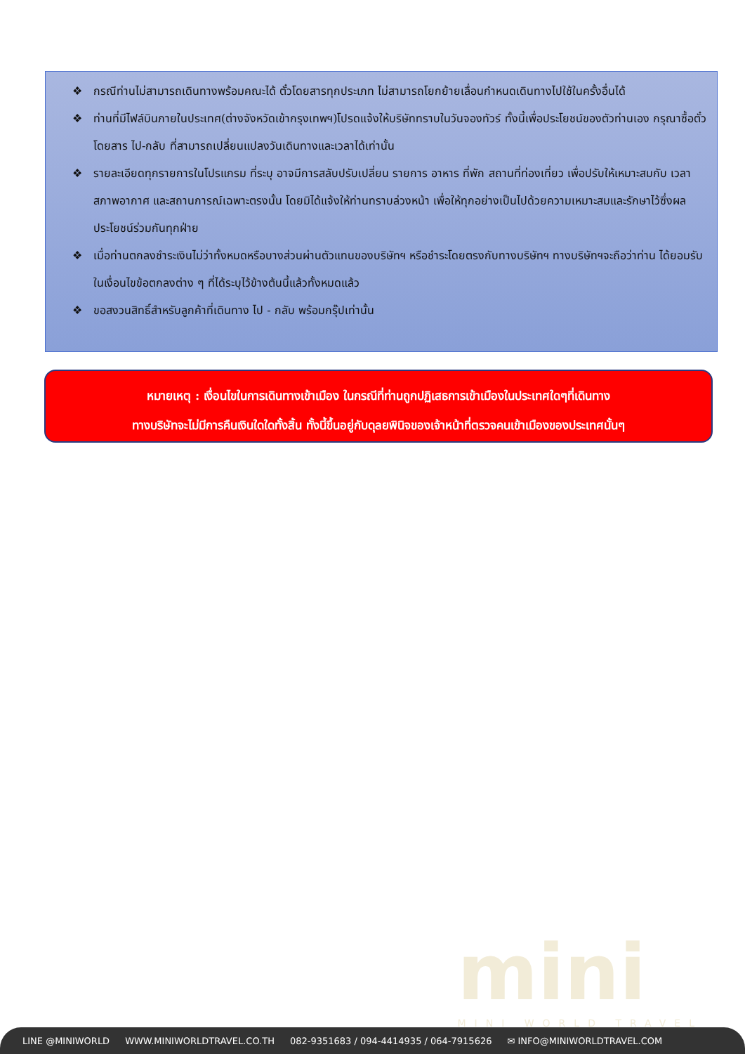❖ กรณีท่านไม่สามารถเดินทางพร้อมคณะได้ ตั๋วโดยสารทุกประเภท ไม่สามารถโยกย้ายเลื่อนกำหนดเดินทางไปใช้ในครั้งอื่นได้
❖ ท่านที่มีไฟล์บินภายในประเทศ(ต่างจังหวัดเข้ากรุงเทพฯ)โปรดแจ้งให้บริษัททราบในวันจองทัวร์ ทั้งนี้เพื่อประโยชน์ของตัวท่านเอง กรุณาซื้อตั๋วโดยสาร ไป-กลับ ที่สามารถเปลี่ยนแปลงวันเดินทางและเวลาได้เท่านั้น
❖ รายละเอียดทุกรายการในโปรแกรม ที่ระบุ อาจมีการสลับปรับเปลี่ยน รายการ อาหาร ที่พัก สถานที่ท่องเที่ยว เพื่อปรับให้เหมาะสมกับ เวลา สภาพอากาศ และสถานการณ์เฉพาะตรงนั้น โดยมิได้แจ้งให้ท่านทราบล่วงหน้า เพื่อให้ทุกอย่างเป็นไปด้วยความเหมาะสมและรักษาไว้ซึ่งผลประโยชน์ร่วมกันทุกฝ่าย
❖ เมื่อท่านตกลงชำระเงินไม่ว่าทั้งหมดหรือบางส่วนผ่านตัวแทนของบริษัทฯ หรือชำระโดยตรงกับทางบริษัทฯ ทางบริษัทฯจะถือว่าท่าน ได้ยอมรับในเงื่อนไขข้อตกลงต่าง ๆ ที่ได้ระบุไว้ข้างต้นนี้แล้วทั้งหมดแล้ว
❖ ขอสงวนสิทธิ์สำหรับลูกค้าที่เดินทาง ไป - กลับ พร้อมกรุ๊ปเท่านั้น
หมายเหตุ : เงื่อนไขในการเดินทางเข้าเมือง ในกรณีที่ท่านถูกปฏิเสธการเข้าเมืองในประเทศใดๆที่เดินทาง
ทางบริษัทจะไม่มีการคืนเงินใดใดทั้งสิ้น ทั้งนี้ขึ้นอยู่กับดุลยพินิจของเจ้าหน้าที่ตรวจคนเข้าเมืองของประเทศนั้นๆ
mini
MINI WORLD TRAVEL
LINE @MINIWORLD WWW.MINIWORLDTRAVEL.CO.TH 082-9351683 / 094-4414935 / 064-7915626 ✉ INFO@MINIWORLDTRAVEL.COM